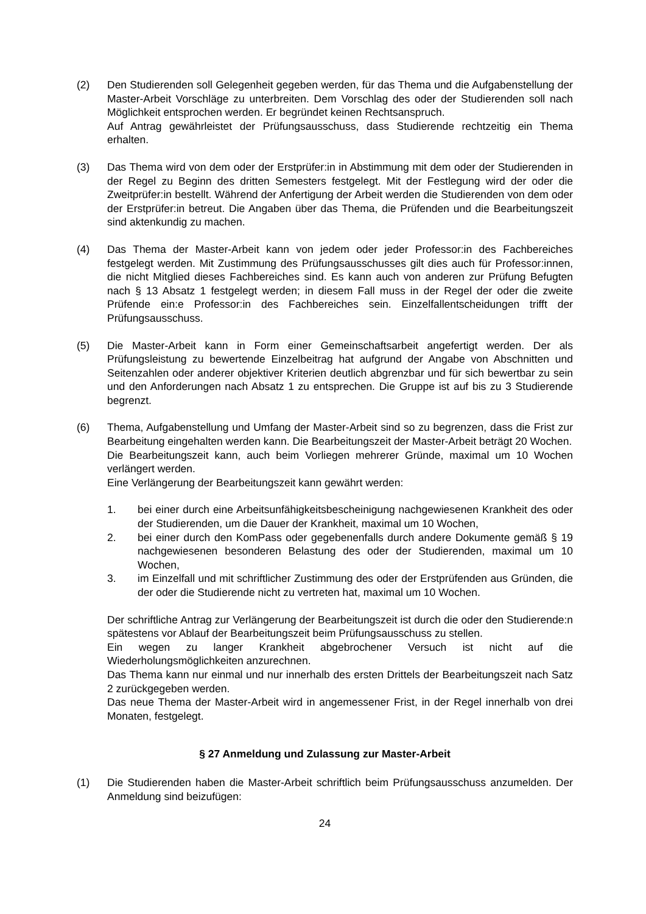(2) Den Studierenden soll Gelegenheit gegeben werden, für das Thema und die Aufgabenstellung der Master-Arbeit Vorschläge zu unterbreiten. Dem Vorschlag des oder der Studierenden soll nach Möglichkeit entsprochen werden. Er begründet keinen Rechtsanspruch.
Auf Antrag gewährleistet der Prüfungsausschuss, dass Studierende rechtzeitig ein Thema erhalten.
(3) Das Thema wird von dem oder der Erstprüfer:in in Abstimmung mit dem oder der Studierenden in der Regel zu Beginn des dritten Semesters festgelegt. Mit der Festlegung wird der oder die Zweitprüfer:in bestellt. Während der Anfertigung der Arbeit werden die Studierenden von dem oder der Erstprüfer:in betreut. Die Angaben über das Thema, die Prüfenden und die Bearbeitungszeit sind aktenkundig zu machen.
(4) Das Thema der Master-Arbeit kann von jedem oder jeder Professor:in des Fachbereiches festgelegt werden. Mit Zustimmung des Prüfungsausschusses gilt dies auch für Professor:innen, die nicht Mitglied dieses Fachbereiches sind. Es kann auch von anderen zur Prüfung Befugten nach § 13 Absatz 1 festgelegt werden; in diesem Fall muss in der Regel der oder die zweite Prüfende ein:e Professor:in des Fachbereiches sein. Einzelfallentscheidungen trifft der Prüfungsausschuss.
(5) Die Master-Arbeit kann in Form einer Gemeinschaftsarbeit angefertigt werden. Der als Prüfungsleistung zu bewertende Einzelbeitrag hat aufgrund der Angabe von Abschnitten und Seitenzahlen oder anderer objektiver Kriterien deutlich abgrenzbar und für sich bewertbar zu sein und den Anforderungen nach Absatz 1 zu entsprechen. Die Gruppe ist auf bis zu 3 Studierende begrenzt.
(6) Thema, Aufgabenstellung und Umfang der Master-Arbeit sind so zu begrenzen, dass die Frist zur Bearbeitung eingehalten werden kann. Die Bearbeitungszeit der Master-Arbeit beträgt 20 Wochen.
Die Bearbeitungszeit kann, auch beim Vorliegen mehrerer Gründe, maximal um 10 Wochen verlängert werden.
Eine Verlängerung der Bearbeitungszeit kann gewährt werden:
1. bei einer durch eine Arbeitsunfähigkeitsbescheinigung nachgewiesenen Krankheit des oder der Studierenden, um die Dauer der Krankheit, maximal um 10 Wochen,
2. bei einer durch den KomPass oder gegebenenfalls durch andere Dokumente gemäß § 19 nachgewiesenen besonderen Belastung des oder der Studierenden, maximal um 10 Wochen,
3. im Einzelfall und mit schriftlicher Zustimmung des oder der Erstprüfenden aus Gründen, die der oder die Studierende nicht zu vertreten hat, maximal um 10 Wochen.
Der schriftliche Antrag zur Verlängerung der Bearbeitungszeit ist durch die oder den Studierende:n spätestens vor Ablauf der Bearbeitungszeit beim Prüfungsausschuss zu stellen.
Ein wegen zu langer Krankheit abgebrochener Versuch ist nicht auf die Wiederholungsmöglichkeiten anzurechnen.
Das Thema kann nur einmal und nur innerhalb des ersten Drittels der Bearbeitungszeit nach Satz 2 zurückgegeben werden.
Das neue Thema der Master-Arbeit wird in angemessener Frist, in der Regel innerhalb von drei Monaten, festgelegt.
§ 27 Anmeldung und Zulassung zur Master-Arbeit
(1) Die Studierenden haben die Master-Arbeit schriftlich beim Prüfungsausschuss anzumelden. Der Anmeldung sind beizufügen:
24